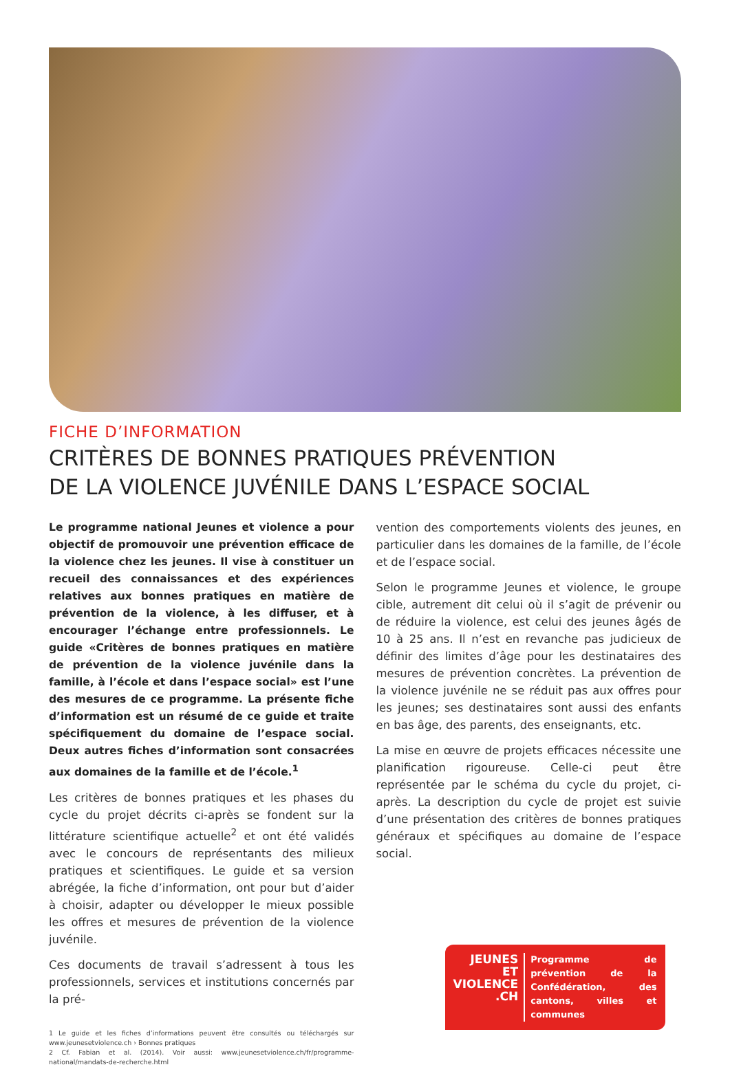FICHE D’INFORMATION
CRITÈRES DE BONNES PRATIQUES PRÉVENTION
DE LA VIOLENCE JUVÉNILE DANS L’ESPACE SOCIAL
Le programme national Jeunes et violence a pour objectif de promouvoir une prévention efficace de la violence chez les jeunes. Il vise à constituer un recueil des connaissances et des expériences relatives aux bonnes pratiques en matière de prévention de la violence, à les diffuser, et à encourager l’échange entre professionnels. Le guide «Critères de bonnes pratiques en matière de prévention de la violence juvénile dans la famille, à l’école et dans l’espace social» est l’une des mesures de ce programme. La présente fiche d’information est un résumé de ce guide et traite spécifiquement du domaine de l’espace social. Deux autres fiches d’information sont consacrées aux domaines de la famille et de l’école.<sup>1</sup>
Les critères de bonnes pratiques et les phases du cycle du projet décrits ci-après se fondent sur la littérature scientifique actuelle<sup>2</sup> et ont été validés avec le concours de représentants des milieux pratiques et scientifiques. Le guide et sa version abrégée, la fiche d’information, ont pour but d’aider à choisir, adapter ou développer le mieux possible les offres et mesures de prévention de la violence juvénile.
Ces documents de travail s’adressent à tous les professionnels, services et institutions concernés par la pré-
1 Le guide et les fiches d’informations peuvent être consultés ou téléchargés sur www.jeunesetviolence.ch › Bonnes pratiques
2 Cf. Fabian et al. (2014). Voir aussi: www.jeunesetviolence.ch/fr/programme-national/mandats-de-recherche.html
vention des comportements violents des jeunes, en particulier dans les domaines de la famille, de l’école et de l’espace social.
Selon le programme Jeunes et violence, le groupe cible, autrement dit celui où il s’agit de prévenir ou de réduire la violence, est celui des jeunes âgés de 10 à 25 ans. Il n’est en revanche pas judicieux de définir des limites d’âge pour les destinataires des mesures de prévention concrètes. La prévention de la violence juvénile ne se réduit pas aux offres pour les jeunes; ses destinataires sont aussi des enfants en bas âge, des parents, des enseignants, etc.
La mise en œuvre de projets efficaces nécessite une planification rigoureuse. Celle-ci peut être représentée par le schéma du cycle du projet, ci-après. La description du cycle de projet est suivie d’une présentation des critères de bonnes pratiques généraux et spécifiques au domaine de l’espace social.
JEUNES
ET
VIOLENCE
.CH
Programme de prévention de la Confédération, des cantons, villes et communes